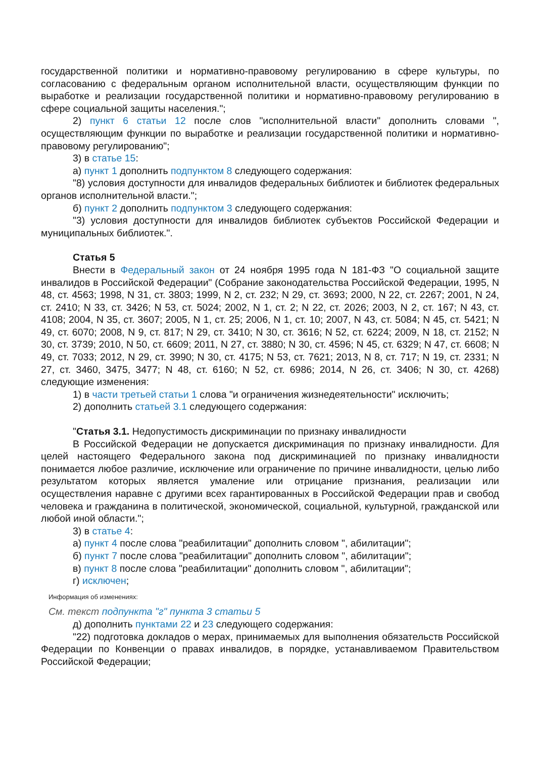государственной политики и нормативно-правовому регулированию в сфере культуры, по согласованию с федеральным органом исполнительной власти, осуществляющим функции по выработке и реализации государственной политики и нормативно-правовому регулированию в сфере социальной защиты населения.";
2) пункт 6 статьи 12 после слов "исполнительной власти" дополнить словами ", осуществляющим функции по выработке и реализации государственной политики и нормативно-правовому регулированию";
3) в статье 15:
а) пункт 1 дополнить подпунктом 8 следующего содержания:
"8) условия доступности для инвалидов федеральных библиотек и библиотек федеральных органов исполнительной власти.";
б) пункт 2 дополнить подпунктом 3 следующего содержания:
"3) условия доступности для инвалидов библиотек субъектов Российской Федерации и муниципальных библиотек.".
Статья 5
Внести в Федеральный закон от 24 ноября 1995 года N 181-ФЗ "О социальной защите инвалидов в Российской Федерации" (Собрание законодательства Российской Федерации, 1995, N 48, ст. 4563; 1998, N 31, ст. 3803; 1999, N 2, ст. 232; N 29, ст. 3693; 2000, N 22, ст. 2267; 2001, N 24, ст. 2410; N 33, ст. 3426; N 53, ст. 5024; 2002, N 1, ст. 2; N 22, ст. 2026; 2003, N 2, ст. 167; N 43, ст. 4108; 2004, N 35, ст. 3607; 2005, N 1, ст. 25; 2006, N 1, ст. 10; 2007, N 43, ст. 5084; N 45, ст. 5421; N 49, ст. 6070; 2008, N 9, ст. 817; N 29, ст. 3410; N 30, ст. 3616; N 52, ст. 6224; 2009, N 18, ст. 2152; N 30, ст. 3739; 2010, N 50, ст. 6609; 2011, N 27, ст. 3880; N 30, ст. 4596; N 45, ст. 6329; N 47, ст. 6608; N 49, ст. 7033; 2012, N 29, ст. 3990; N 30, ст. 4175; N 53, ст. 7621; 2013, N 8, ст. 717; N 19, ст. 2331; N 27, ст. 3460, 3475, 3477; N 48, ст. 6160; N 52, ст. 6986; 2014, N 26, ст. 3406; N 30, ст. 4268) следующие изменения:
1) в части третьей статьи 1 слова "и ограничения жизнедеятельности" исключить;
2) дополнить статьей 3.1 следующего содержания:
"Статья 3.1. Недопустимость дискриминации по признаку инвалидности
В Российской Федерации не допускается дискриминация по признаку инвалидности. Для целей настоящего Федерального закона под дискриминацией по признаку инвалидности понимается любое различие, исключение или ограничение по причине инвалидности, целью либо результатом которых является умаление или отрицание признания, реализации или осуществления наравне с другими всех гарантированных в Российской Федерации прав и свобод человека и гражданина в политической, экономической, социальной, культурной, гражданской или любой иной области.";
3) в статье 4:
а) пункт 4 после слова "реабилитации" дополнить словом ", абилитации";
б) пункт 7 после слова "реабилитации" дополнить словом ", абилитации";
в) пункт 8 после слова "реабилитации" дополнить словом ", абилитации";
г) исключен;
Информация об изменениях:
См. текст подпункта "г" пункта 3 статьи 5
д) дополнить пунктами 22 и 23 следующего содержания:
"22) подготовка докладов о мерах, принимаемых для выполнения обязательств Российской Федерации по Конвенции о правах инвалидов, в порядке, устанавливаемом Правительством Российской Федерации;